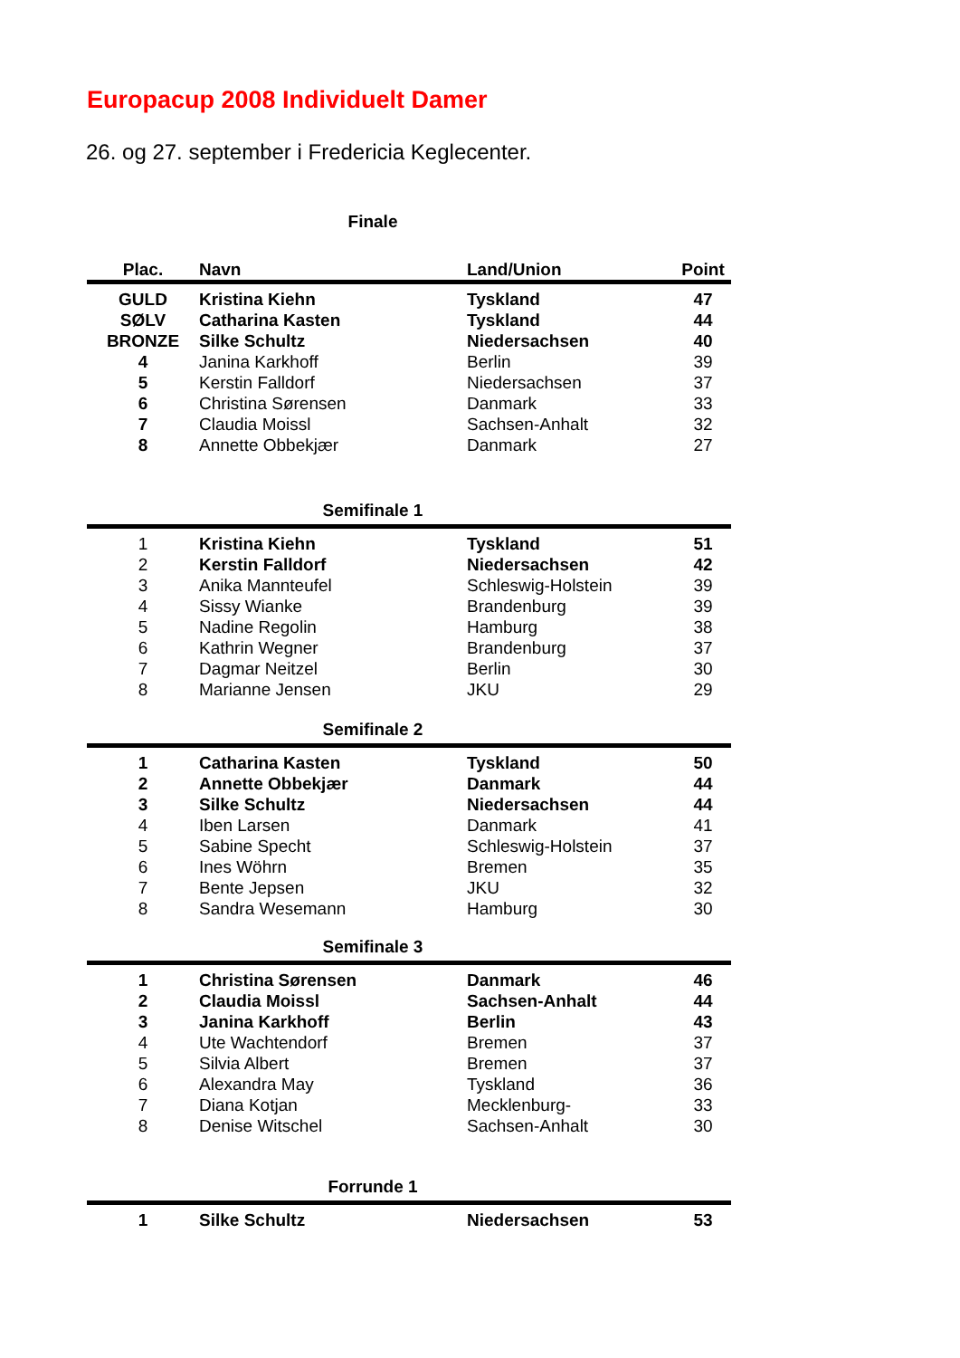Europacup 2008 Individuelt Damer
26. og 27. september i Fredericia Keglecenter.
Finale
| Plac. | Navn | Land/Union | Point |
| --- | --- | --- | --- |
| GULD | Kristina Kiehn | Tyskland | 47 |
| SØLV | Catharina Kasten | Tyskland | 44 |
| BRONZE | Silke Schultz | Niedersachsen | 40 |
| 4 | Janina Karkhoff | Berlin | 39 |
| 5 | Kerstin Falldorf | Niedersachsen | 37 |
| 6 | Christina Sørensen | Danmark | 33 |
| 7 | Claudia Moissl | Sachsen-Anhalt | 32 |
| 8 | Annette Obbekjær | Danmark | 27 |
Semifinale 1
| 1 | Kristina Kiehn | Tyskland | 51 |
| 2 | Kerstin Falldorf | Niedersachsen | 42 |
| 3 | Anika Mannteufel | Schleswig-Holstein | 39 |
| 4 | Sissy Wianke | Brandenburg | 39 |
| 5 | Nadine Regolin | Hamburg | 38 |
| 6 | Kathrin Wegner | Brandenburg | 37 |
| 7 | Dagmar Neitzel | Berlin | 30 |
| 8 | Marianne Jensen | JKU | 29 |
Semifinale 2
| 1 | Catharina Kasten | Tyskland | 50 |
| 2 | Annette Obbekjær | Danmark | 44 |
| 3 | Silke Schultz | Niedersachsen | 44 |
| 4 | Iben Larsen | Danmark | 41 |
| 5 | Sabine Specht | Schleswig-Holstein | 37 |
| 6 | Ines Wöhrn | Bremen | 35 |
| 7 | Bente Jepsen | JKU | 32 |
| 8 | Sandra Wesemann | Hamburg | 30 |
Semifinale 3
| 1 | Christina Sørensen | Danmark | 46 |
| 2 | Claudia Moissl | Sachsen-Anhalt | 44 |
| 3 | Janina Karkhoff | Berlin | 43 |
| 4 | Ute Wachtendorf | Bremen | 37 |
| 5 | Silvia Albert | Bremen | 37 |
| 6 | Alexandra May | Tyskland | 36 |
| 7 | Diana Kotjan | Mecklenburg- | 33 |
| 8 | Denise Witschel | Sachsen-Anhalt | 30 |
Forrunde 1
| 1 | Silke Schultz | Niedersachsen | 53 |